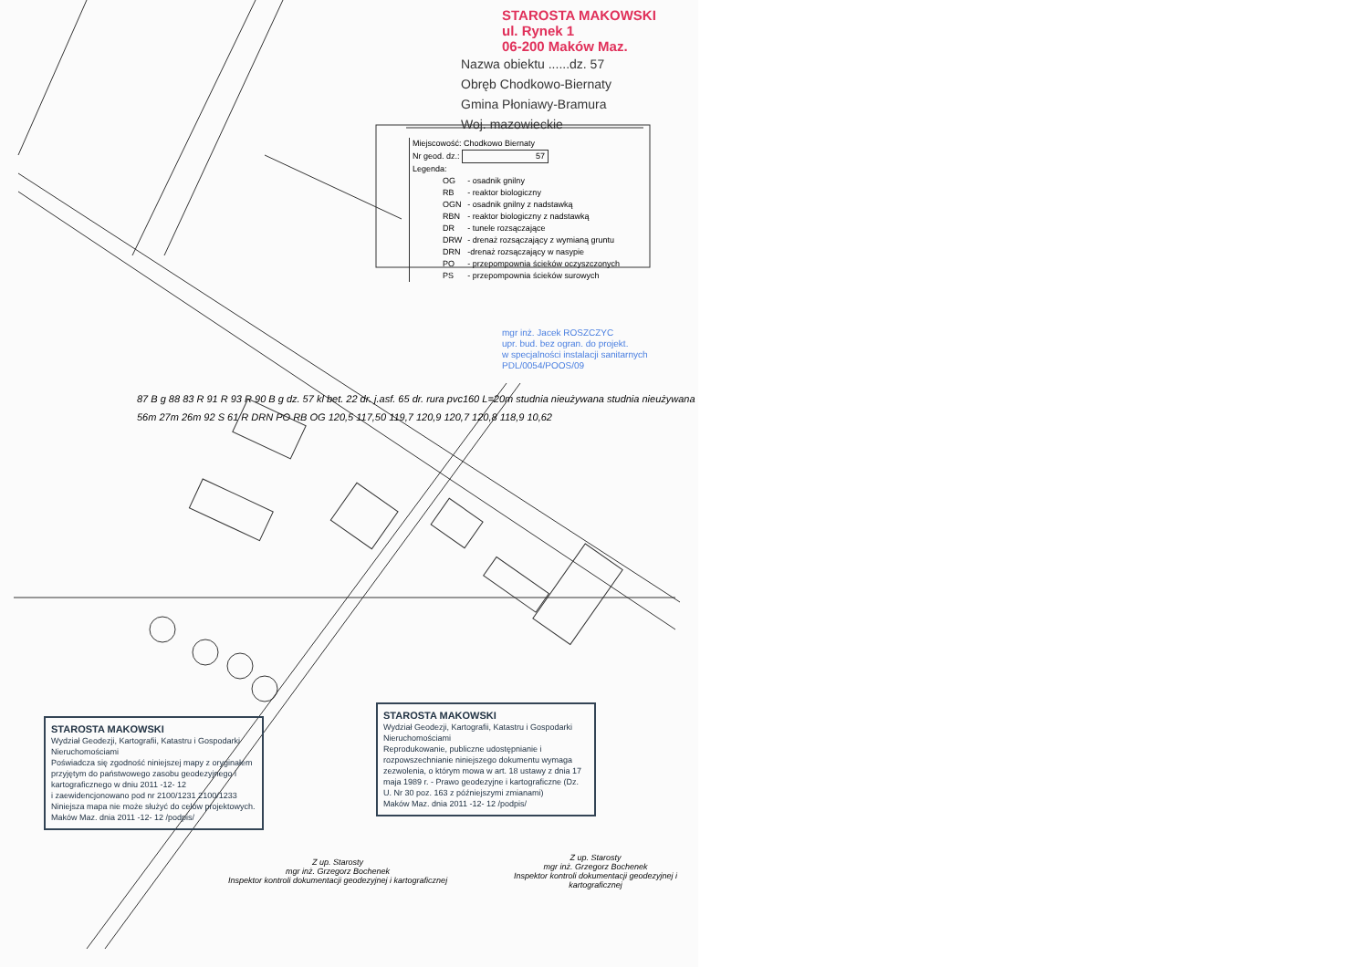STAROSTA MAKOWSKI
ul. Rynek 1
06-200 Maków Maz.
Nazwa obiektu ......dz. 57
Obręb Chodkowo-Biernaty
Gmina Płoniawy-Bramura
Woj. mazowieckie
Miejscowość: Chodkowo Biernaty
Nr geod. dz.: 57
Legenda:
| OG | - osadnik gnilny |
| RB | - reaktor biologiczny |
| OGN | - osadnik gnilny z nadstawką |
| RBN | - reaktor biologiczny z nadstawką |
| DR | - tunele rozsączające |
| DRW | - drenaż rozsączający z wymianą gruntu |
| DRN | -drenaż rozsączający w nasypie |
| PO | - przepompownia ścieków oczyszczonych |
| PS | - przepompownia ścieków surowych |
mgr inż. Jacek ROSZCZYC
upr. bud. bez ogran. do projekt.
w specjalności instalacji sanitarnych
PDL/0054/POOS/09
87 B g 88 83 R 91 R 93 R 90 B g dz. 57 kl bet. 22 dr. j.asf. 65 dr. rura pvc160 L=20m studnia nieużywana studnia nieużywana 56m 27m 26m 92 S 61 R DRN PO RB OG 120,5 117,50 119,7 120,9 120,7 120,8 118,9 10,62
STAROSTA MAKOWSKI
Wydział Geodezji, Kartografii, Katastru i Gospodarki Nieruchomościami
Poświadcza się zgodność niniejszej mapy z oryginałem przyjętym do państwowego zasobu geodezyjnego i kartograficznego w dniu 2011 -12- 12
i zaewidencjonowano pod nr 2100/1231 2100/1233
Niniejsza mapa nie może służyć do celów projektowych.
Maków Maz. dnia 2011 -12- 12 /podpis/
STAROSTA MAKOWSKI
Wydział Geodezji, Kartografii, Katastru i Gospodarki Nieruchomościami
Reprodukowanie, publiczne udostępnianie i rozpowszechnianie niniejszego dokumentu wymaga zezwolenia, o którym mowa w art. 18 ustawy z dnia 17 maja 1989 r. - Prawo geodezyjne i kartograficzne (Dz. U. Nr 30 poz. 163 z późniejszymi zmianami)
Maków Maz. dnia 2011 -12- 12 /podpis/
Z up. Starosty
mgr inż. Grzegorz Bochenek
Inspektor kontroli dokumentacji geodezyjnej i kartograficznej
Z up. Starosty
mgr inż. Grzegorz Bochenek
Inspektor kontroli dokumentacji geodezyjnej i kartograficznej